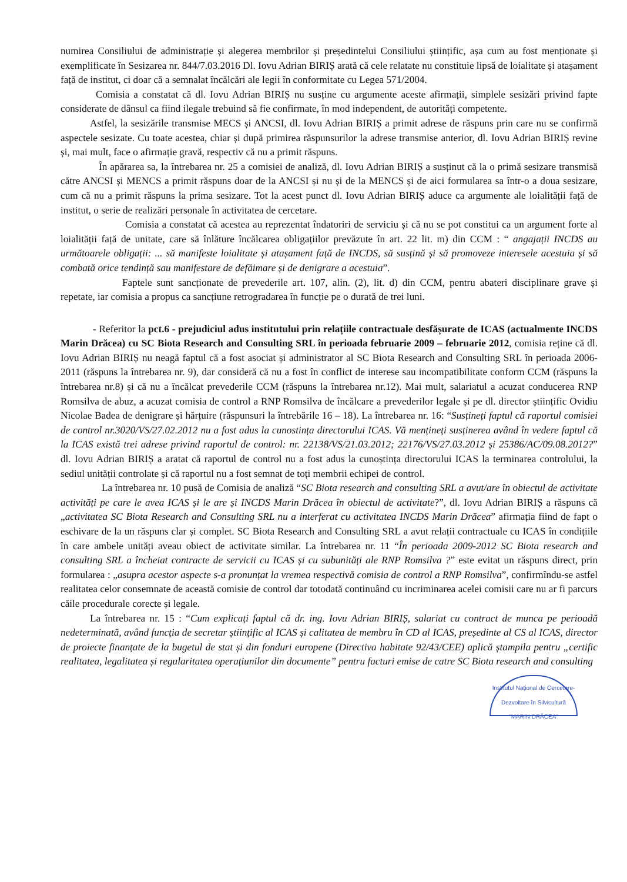numirea Consiliului de administrație și alegerea membrilor și președintelui Consiliului științific, așa cum au fost menționate și exemplificate în Sesizarea nr. 844/7.03.2016 Dl. Iovu Adrian BIRIȘ arată că cele relatate nu constituie lipsă de loialitate și atașament față de institut, ci doar că a semnalat încălcări ale legii în conformitate cu Legea 571/2004.
Comisia a constatat că dl. Iovu Adrian BIRIȘ nu susține cu argumente aceste afirmații, simplele sesizări privind fapte considerate de dânsul ca fiind ilegale trebuind să fie confirmate, în mod independent, de autorități competente.
Astfel, la sesizările transmise MECS și ANCSI, dl. Iovu Adrian BIRIȘ a primit adrese de răspuns prin care nu se confirmă aspectele sesizate. Cu toate acestea, chiar și după primirea răspunsurilor la adrese transmise anterior, dl. Iovu Adrian BIRIȘ revine și, mai mult, face o afirmație gravă, respectiv că nu a primit răspuns.
În apărarea sa, la întrebarea nr. 25 a comisiei de analiză, dl. Iovu Adrian BIRIȘ a susținut că la o primă sesizare transmisă către ANCSI și MENCS a primit răspuns doar de la ANCSI și nu și de la MENCS și de aici formularea sa într-o a doua sesizare, cum că nu a primit răspuns la prima sesizare. Tot la acest punct dl. Iovu Adrian BIRIȘ aduce ca argumente ale loialității față de institut, o serie de realizări personale în activitatea de cercetare.
Comisia a constatat că acestea au reprezentat îndatoriri de serviciu și că nu se pot constitui ca un argument forte al loialității față de unitate, care să înlăture încălcarea obligațiilor prevăzute în art. 22 lit. m) din CCM : “ angajații INCDS au următoarele obligații: ... să manifeste loialitate și atașament față de INCDS, să susțină și să promoveze interesele acestuia și să combată orice tendință sau manifestare de defăimare și de denigrare a acestuia”.
Faptele sunt sancționate de prevederile art. 107, alin. (2), lit. d) din CCM, pentru abateri disciplinare grave și repetate, iar comisia a propus ca sancțiune retrogradarea în funcție pe o durată de trei luni.
- Referitor la pct.6 - prejudiciul adus institutului prin relațiile contractuale desfășurate de ICAS (actualmente INCDS Marin Drăcea) cu SC Biota Research and Consulting SRL în perioada februarie 2009 – februarie 2012, comisia reține că dl. Iovu Adrian BIRIȘ nu neagă faptul că a fost asociat și administrator al SC Biota Research and Consulting SRL în perioada 2006-2011 (răspuns la întrebarea nr. 9), dar consideră că nu a fost în conflict de interese sau incompatibilitate conform CCM (răspuns la întrebarea nr.8) și că nu a încălcat prevederile CCM (răspuns la întrebarea nr.12). Mai mult, salariatul a acuzat conducerea RNP Romsilva de abuz, a acuzat comisia de control a RNP Romsilva de încălcare a prevederilor legale și pe dl. director științific Ovidiu Nicolae Badea de denigrare și hărțuire (răspunsuri la întrebările 16 – 18). La întrebarea nr. 16: “Susțineți faptul că raportul comisiei de control nr.3020/VS/27.02.2012 nu a fost adus la cunostința directorului ICAS. Vă mențineți susținerea având în vedere faptul că la ICAS există trei adrese privind raportul de control: nr. 22138/VS/21.03.2012; 22176/VS/27.03.2012 și 25386/AC/09.08.2012?” dl. Iovu Adrian BIRIȘ a aratat că raportul de control nu a fost adus la cunoștința directorului ICAS la terminarea controlului, la sediul unității controlate și că raportul nu a fost semnat de toți membrii echipei de control.
La întrebarea nr. 10 pusă de Comisia de analiză “SC Biota research and consulting SRL a avut/are în obiectul de activitate activități pe care le avea ICAS și le are și INCDS Marin Drăcea în obiectul de activitate?”, dl. Iovu Adrian BIRIȘ a răspuns că „activitatea SC Biota Research and Consulting SRL nu a interferat cu activitatea INCDS Marin Drăcea” afirmația fiind de fapt o eschivare de la un răspuns clar și complet. SC Biota Research and Consulting SRL a avut relații contractuale cu ICAS în condițiile în care ambele unități aveau obiect de activitate similar. La întrebarea nr. 11 “În perioada 2009-2012 SC Biota research and consulting SRL a încheiat contracte de servicii cu ICAS și cu subunități ale RNP Romsilva ?” este evitat un răspuns direct, prin formularea : „asupra acestor aspecte s-a pronunțat la vremea respectivă comisia de control a RNP Romsilva”, confirmîndu-se astfel realitatea celor consemnate de această comisie de control dar totodată continuând cu incriminarea acelei comisii care nu ar fi parcurs căile procedurale corecte și legale.
La întrebarea nr. 15 : “Cum explicați faptul că dr. ing. Iovu Adrian BIRIȘ, salariat cu contract de munca pe perioadă nedeterminată, având funcția de secretar științific al ICAS și calitatea de membru în CD al ICAS, președinte al CS al ICAS, director de proiecte finanțate de la bugetul de stat și din fonduri europene (Directiva habitate 92/43/CEE) aplică ștampila pentru „certific realitatea, legalitatea și regularitatea operațiunilor din documente” pentru facturi emise de catre SC Biota research and consulting
Institutul Național de Cercetare-Dezvoltare în Silvicultură "MARIN DRĂCEA"